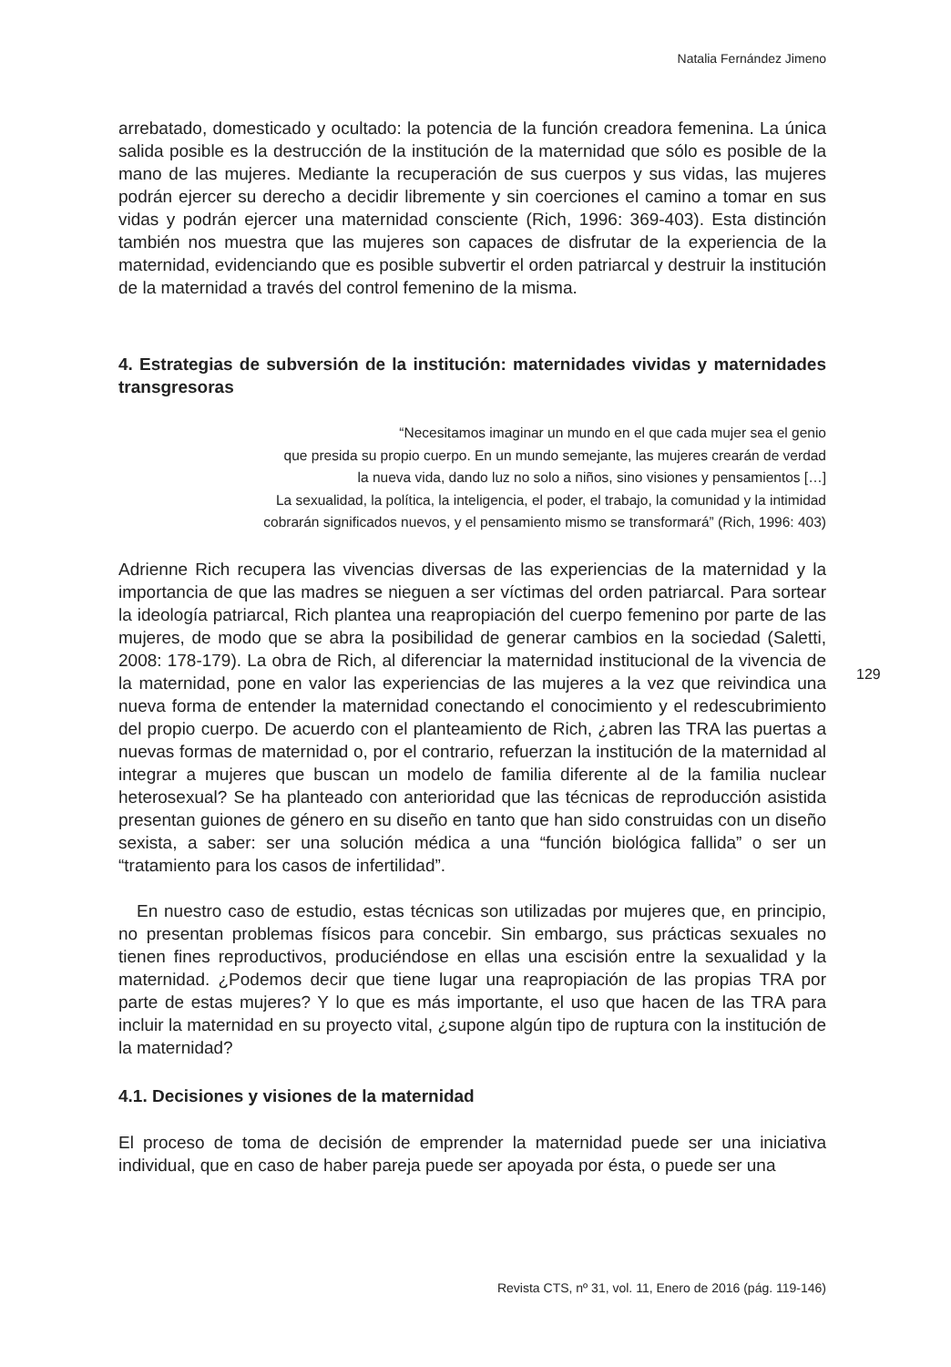Natalia Fernández Jimeno
arrebatado, domesticado y ocultado: la potencia de la función creadora femenina. La única salida posible es la destrucción de la institución de la maternidad que sólo es posible de la mano de las mujeres. Mediante la recuperación de sus cuerpos y sus vidas, las mujeres podrán ejercer su derecho a decidir libremente y sin coerciones el camino a tomar en sus vidas y podrán ejercer una maternidad consciente (Rich, 1996: 369-403). Esta distinción también nos muestra que las mujeres son capaces de disfrutar de la experiencia de la maternidad, evidenciando que es posible subvertir el orden patriarcal y destruir la institución de la maternidad a través del control femenino de la misma.
4. Estrategias de subversión de la institución: maternidades vividas y maternidades transgresoras
“Necesitamos imaginar un mundo en el que cada mujer sea el genio
que presida su propio cuerpo. En un mundo semejante, las mujeres crearán de verdad
la nueva vida, dando luz no solo a niños, sino visiones y pensamientos […]
La sexualidad, la política, la inteligencia, el poder, el trabajo, la comunidad y la intimidad
cobrarán significados nuevos, y el pensamiento mismo se transformará” (Rich, 1996: 403)
Adrienne Rich recupera las vivencias diversas de las experiencias de la maternidad y la importancia de que las madres se nieguen a ser víctimas del orden patriarcal. Para sortear la ideología patriarcal, Rich plantea una reapropiación del cuerpo femenino por parte de las mujeres, de modo que se abra la posibilidad de generar cambios en la sociedad (Saletti, 2008: 178-179). La obra de Rich, al diferenciar la maternidad institucional de la vivencia de la maternidad, pone en valor las experiencias de las mujeres a la vez que reivindica una nueva forma de entender la maternidad conectando el conocimiento y el redescubrimiento del propio cuerpo. De acuerdo con el planteamiento de Rich, ¿abren las TRA las puertas a nuevas formas de maternidad o, por el contrario, refuerzan la institución de la maternidad al integrar a mujeres que buscan un modelo de familia diferente al de la familia nuclear heterosexual? Se ha planteado con anterioridad que las técnicas de reproducción asistida presentan guiones de género en su diseño en tanto que han sido construidas con un diseño sexista, a saber: ser una solución médica a una “función biológica fallida” o ser un “tratamiento para los casos de infertilidad”.
En nuestro caso de estudio, estas técnicas son utilizadas por mujeres que, en principio, no presentan problemas físicos para concebir. Sin embargo, sus prácticas sexuales no tienen fines reproductivos, produciéndose en ellas una escisión entre la sexualidad y la maternidad. ¿Podemos decir que tiene lugar una reapropiación de las propias TRA por parte de estas mujeres? Y lo que es más importante, el uso que hacen de las TRA para incluir la maternidad en su proyecto vital, ¿supone algún tipo de ruptura con la institución de la maternidad?
4.1. Decisiones y visiones de la maternidad
El proceso de toma de decisión de emprender la maternidad puede ser una iniciativa individual, que en caso de haber pareja puede ser apoyada por ésta, o puede ser una
129
Revista CTS, nº 31, vol. 11, Enero de 2016 (pág. 119-146)